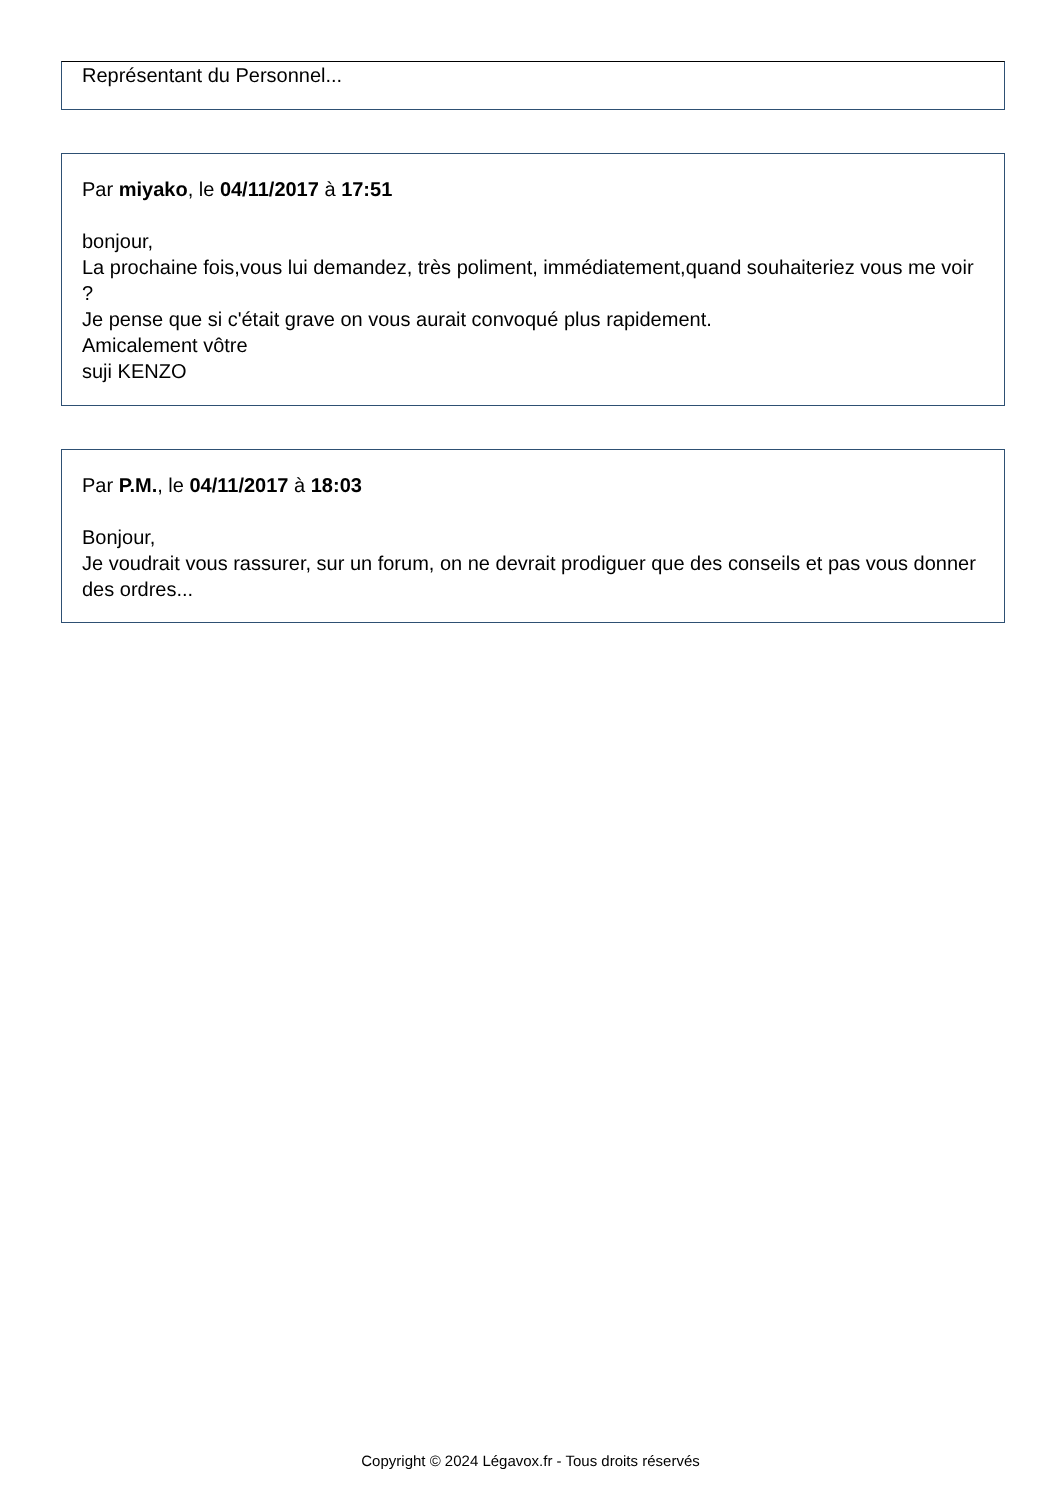Représentant du Personnel...
Par miyako, le 04/11/2017 à 17:51
bonjour,
La prochaine fois,vous lui demandez, très poliment, immédiatement,quand souhaiteriez vous me voir ?
Je pense que si c'était grave on vous aurait convoqué plus rapidement.
Amicalement vôtre
suji KENZO
Par P.M., le 04/11/2017 à 18:03
Bonjour,
Je voudrait vous rassurer, sur un forum, on ne devrait prodiguer que des conseils et pas vous donner des ordres...
Copyright © 2024 Légavox.fr - Tous droits réservés